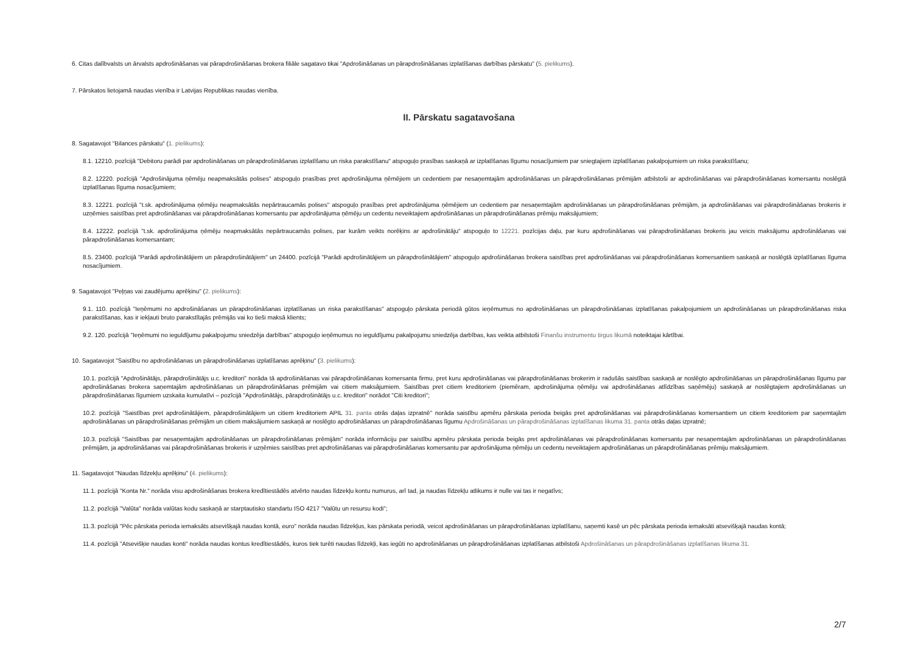6. Citas dalībvalsts un ārvalsts apdrošināšanas vai pārapdrošināšanas brokera filiāle sagatavo tikai "Apdrošināšanas un pārapdrošināšanas izplatīšanas darbības pārskatu" (5. pielikums).
7. Pārskatos lietojamā naudas vienība ir Latvijas Republikas naudas vienība.
II. Pārskatu sagatavošana
8. Sagatavojot "Bilances pārskatu" (1. pielikums):
8.1. 12210. pozīcijā "Debitoru parādi par apdrošināšanas un pārapdrošināšanas izplatīšanu un riska parakstīšanu" atspoguļo prasības saskaņā ar izplatīšanas līgumu nosacījumiem par sniegtajiem izplatīšanas pakalpojumiem un riska parakstīšanu;
8.2. 12220. pozīcijā "Apdrošinājuma ņēmēju neapmaksātās polises" atspoguļo prasības pret apdrošinājuma ņēmējiem un cedentiem par nesaņemtajām apdrošināšanas un pārapdrošināšanas prēmijām atbilstoši ar apdrošināšanas vai pārapdrošināšanas komersantu noslēgtā izplatīšanas līguma nosacījumiem;
8.3. 12221. pozīcijā "t.sk. apdrošinājuma ņēmēju neapmaksātās nepārtraucamās polises" atspoguļo prasības pret apdrošinājuma ņēmējiem un cedentiem par nesaņemtajām apdrošināšanas un pārapdrošināšanas prēmijām, ja apdrošināšanas vai pārapdrošināšanas brokeris ir uzņēmies saistības pret apdrošināšanas vai pārapdrošināšanas komersantu par apdrošinājuma ņēmēju un cedentu neveiktajiem apdrošināšanas un pārapdrošināšanas prēmiju maksājumiem;
8.4. 12222. pozīcijā "t.sk. apdrošinājuma ņēmēju neapmaksātās nepārtraucamās polises, par kurām veikts norēķins ar apdrošinātāju" atspoguļo to 12221. pozīcijas daļu, par kuru apdrošināšanas vai pārapdrošināšanas brokeris jau veicis maksājumu apdrošināšanas vai pārapdrošināšanas komersantam;
8.5. 23400. pozīcijā "Parādi apdrošinātājiem un pārapdrošinātājiem" un 24400. pozīcijā "Parādi apdrošinātājiem un pārapdrošinātājiem" atspoguļo apdrošināšanas brokera saistības pret apdrošināšanas vai pārapdrošināšanas komersantiem saskaņā ar noslēgtā izplatīšanas līguma nosacījumiem.
9. Sagatavojot "Peļņas vai zaudējumu aprēķinu" (2. pielikums):
9.1. 110. pozīcijā "Ieņēmumi no apdrošināšanas un pārapdrošināšanas izplatīšanas un riska parakstīšanas" atspoguļo pārskata periodā gūtos ieņēmumus no apdrošināšanas un pārapdrošināšanas izplatīšanas pakalpojumiem un apdrošināšanas un pārapdrošināšanas riska parakstīšanas, kas ir iekļauti bruto parakstītajās prēmijās vai ko tieši maksā klients;
9.2. 120. pozīcijā "Ieņēmumi no ieguldījumu pakalpojumu sniedzēja darbības" atspoguļo ieņēmumus no ieguldījumu pakalpojumu sniedzēja darbības, kas veikta atbilstoši Finanšu instrumentu tirgus likumā noteiktajai kārtībai.
10. Sagatavojot "Saistību no apdrošināšanas un pārapdrošināšanas izplatīšanas aprēķinu" (3. pielikums):
10.1. pozīcijā "Apdrošinātājs, pārapdrošinātājs u.c. kreditori" norāda tā apdrošināšanas vai pārapdrošināšanas komersanta firmu, pret kuru apdrošināšanas vai pārapdrošināšanas brokerim ir radušās saistības saskaņā ar noslēgto apdrošināšanas un pārapdrošināšanas līgumu par apdrošināšanas brokera saņemtajām apdrošināšanas un pārapdrošināšanas prēmijām vai citiem maksājumiem. Saistības pret citiem kreditoriem (piemēram, apdrošinājuma ņēmēju vai apdrošināšanas atlīdzības saņēmēju) saskaņā ar noslēgtajiem apdrošināšanas un pārapdrošināšanas līgumiem uzskaita kumulatīvi – pozīcijā "Apdrošinātājs, pārapdrošinātājs u.c. kreditori" norādot "Citi kreditori";
10.2. pozīcijā "Saistības pret apdrošinātājiem, pārapdrošinātājiem un citiem kreditoriem APIL 31. panta otrās daļas izpratnē" norāda saistību apmēru pārskata perioda beigās pret apdrošināšanas vai pārapdrošināšanas komersantiem un citiem kreditoriem par saņemtajām apdrošināšanas un pārapdrošināšanas prēmijām un citiem maksājumiem saskaņā ar noslēgto apdrošināšanas un pārapdrošināšanas līgumu Apdrošināšanas un pārapdrošināšanas izplatīšanas likuma 31. panta otrās daļas izpratnē;
10.3. pozīcijā "Saistības par nesaņemtajām apdrošināšanas un pārapdrošināšanas prēmijām" norāda informāciju par saistību apmēru pārskata perioda beigās pret apdrošināšanas vai pārapdrošināšanas komersantu par nesaņemtajām apdrošināšanas un pārapdrošināšanas prēmijām, ja apdrošināšanas vai pārapdrošināšanas brokeris ir uzņēmies saistības pret apdrošināšanas vai pārapdrošināšanas komersantu par apdrošinājuma ņēmēju un cedentu neveiktajiem apdrošināšanas un pārapdrošināšanas prēmiju maksājumiem.
11. Sagatavojot "Naudas līdzekļu aprēķinu" (4. pielikums):
11.1. pozīcijā "Konta Nr." norāda visu apdrošināšanas brokera kredītiestādēs atvērto naudas līdzekļu kontu numurus, arī tad, ja naudas līdzekļu atlikums ir nulle vai tas ir negatīvs;
11.2. pozīcijā "Valūta" norāda valūtas kodu saskaņā ar starptautisko standartu ISO 4217 "Valūtu un resursu kodi";
11.3. pozīcijā "Pēc pārskata perioda iemaksāts atsevišķajā naudas kontā, euro" norāda naudas līdzekļus, kas pārskata periodā, veicot apdrošināšanas un pārapdrošināšanas izplatīšanu, saņemti kasē un pēc pārskata perioda iemaksāti atsevišķajā naudas kontā;
11.4. pozīcijā "Atsevišķie naudas konti" norāda naudas kontus kredītiestādēs, kuros tiek turēti naudas līdzekļi, kas iegūti no apdrošināšanas un pārapdrošināšanas izplatīšanas atbilstoši Apdrošināšanas un pārapdrošināšanas izplatīšanas likuma 31.
2/7